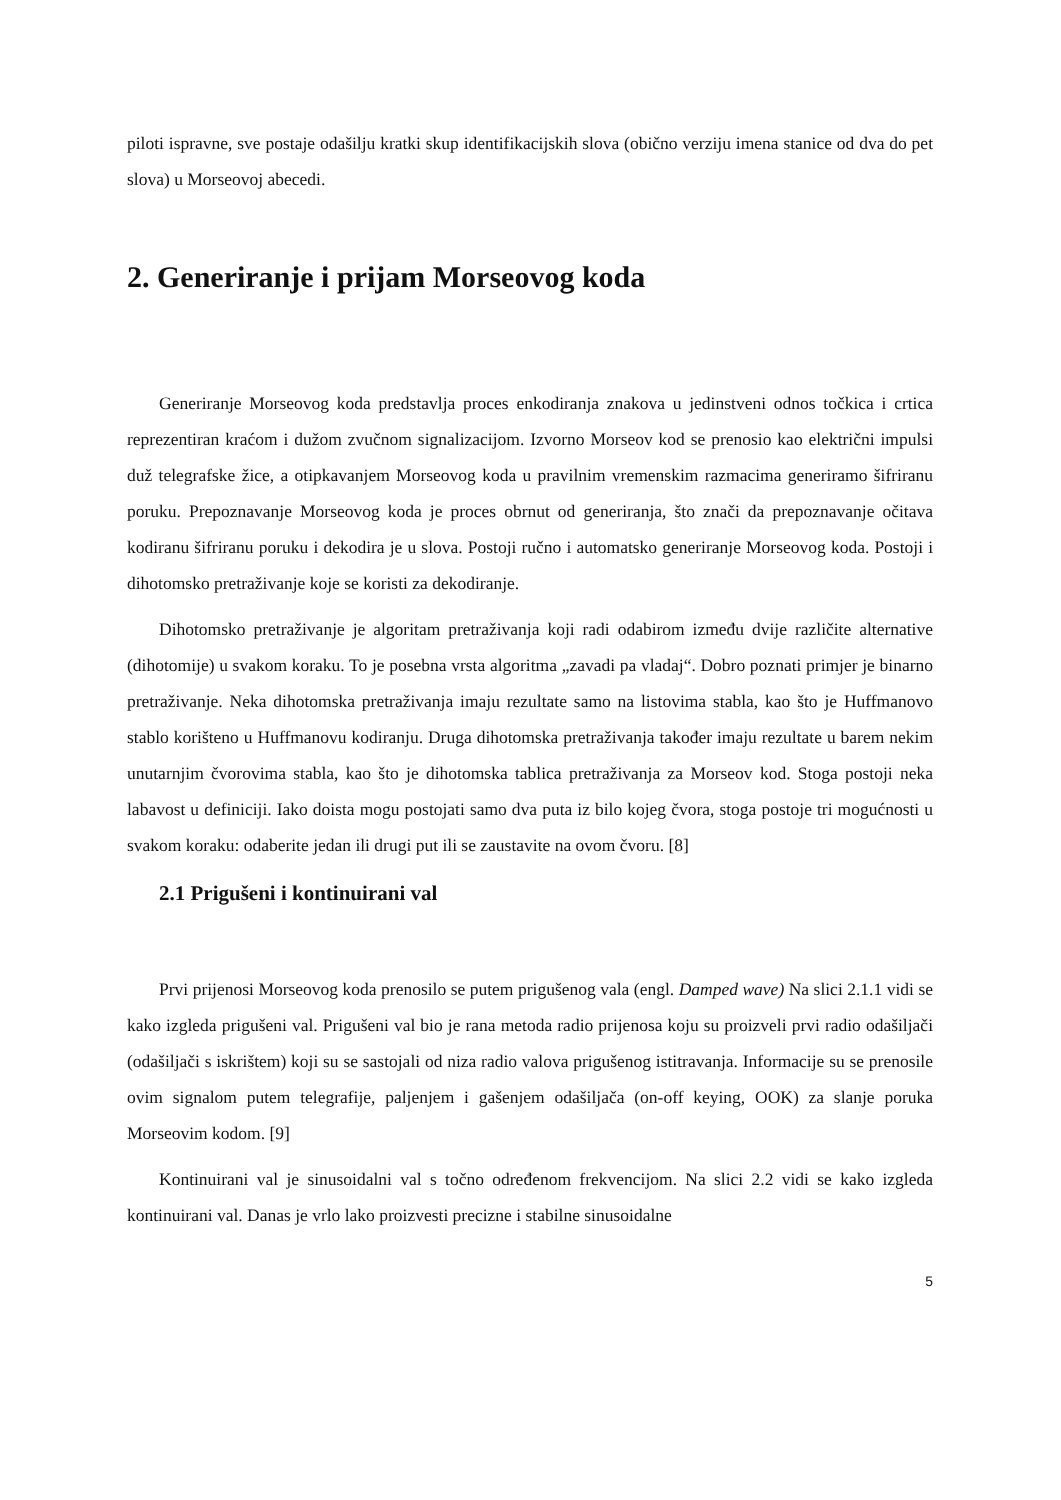piloti ispravne, sve postaje odašilju kratki skup identifikacijskih slova (obično verziju imena stanice od dva do pet slova) u Morseovoj abecedi.
2. Generiranje i prijam Morseovog koda
Generiranje Morseovog koda predstavlja proces enkodiranja znakova u jedinstveni odnos točkica i crtica reprezentiran kraćom i dužom zvučnom signalizacijom. Izvorno Morseov kod se prenosio kao električni impulsi duž telegrafske žice, a otipkavanjem Morseovog koda u pravilnim vremenskim razmacima generiramo šifriranu poruku. Prepoznavanje Morseovog koda je proces obrnut od generiranja, što znači da prepoznavanje očitava kodiranu šifriranu poruku i dekodira je u slova. Postoji ručno i automatsko generiranje Morseovog koda. Postoji i dihotomsko pretraživanje koje se koristi za dekodiranje.
Dihotomsko pretraživanje je algoritam pretraživanja koji radi odabirom između dvije različite alternative (dihotomije) u svakom koraku. To je posebna vrsta algoritma „zavadi pa vladaj“. Dobro poznati primjer je binarno pretraživanje. Neka dihotomska pretraživanja imaju rezultate samo na listovima stabla, kao što je Huffmanovo stablo korišteno u Huffmanovu kodiranju. Druga dihotomska pretraživanja također imaju rezultate u barem nekim unutarnjim čvorovima stabla, kao što je dihotomska tablica pretraživanja za Morseov kod. Stoga postoji neka labavost u definiciji. Iako doista mogu postojati samo dva puta iz bilo kojeg čvora, stoga postoje tri mogućnosti u svakom koraku: odaberite jedan ili drugi put ili se zaustavite na ovom čvoru. [8]
2.1 Prigušeni i kontinuirani val
Prvi prijenosi Morseovog koda prenosilo se putem prigušenog vala (engl. Damped wave) Na slici 2.1.1 vidi se kako izgleda prigušeni val. Prigušeni val bio je rana metoda radio prijenosa koju su proizveli prvi radio odašiljači (odašiljači s iskrištem) koji su se sastojali od niza radio valova prigušenog istitravanja. Informacije su se prenosile ovim signalom putem telegrafije, paljenjem i gašenjem odašiljača (on-off keying, OOK) za slanje poruka Morseovim kodom. [9]
Kontinuirani val je sinusoidalni val s točno određenom frekvencijom. Na slici 2.2 vidi se kako izgleda kontinuirani val. Danas je vrlo lako proizvesti precizne i stabilne sinusoidalne
5